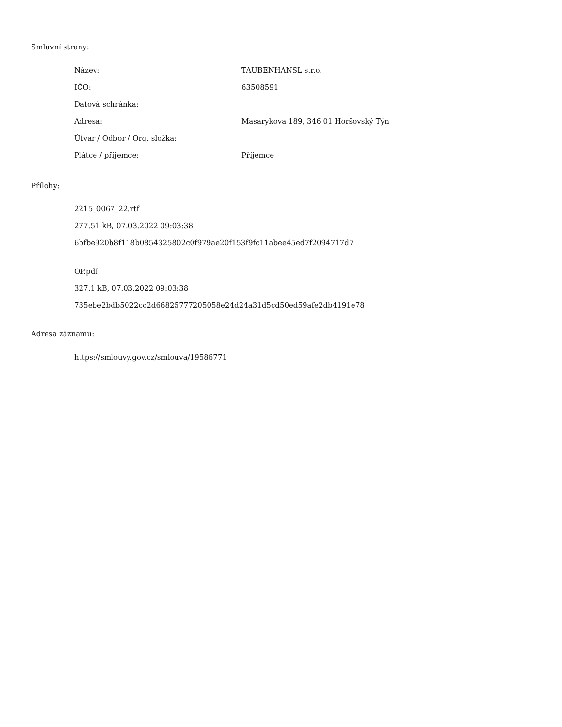Smluvní strany:
| Název: | TAUBENHANSL s.r.o. |
| IČO: | 63508591 |
| Datová schránka: | |
| Adresa: | Masarykova 189, 346 01 Horšovský Týn |
| Útvar / Odbor / Org. složka: | |
| Plátce / příjemce: | Příjemce |
Přílohy:
2215_0067_22.rtf
277.51 kB, 07.03.2022 09:03:38
6bfbe920b8f118b0854325802c0f979ae20f153f9fc11abee45ed7f2094717d7
OP.pdf
327.1 kB, 07.03.2022 09:03:38
735ebe2bdb5022cc2d66825777205058e24d24a31d5cd50ed59afe2db4191e78
Adresa záznamu:
https://smlouvy.gov.cz/smlouva/19586771